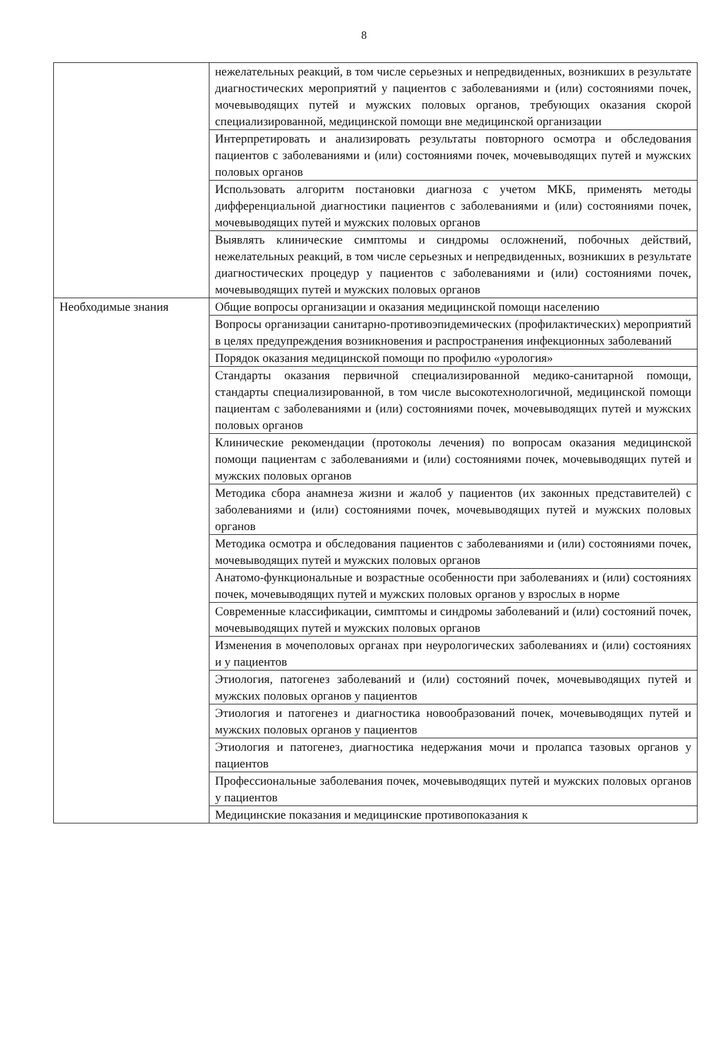8
| | нежелательных реакций, в том числе серьезных и непредвиденных, возникших в результате диагностических мероприятий у пациентов с заболеваниями и (или) состояниями почек, мочевыводящих путей и мужских половых органов, требующих оказания скорой специализированной, медицинской помощи вне медицинской организации |
| | Интерпретировать и анализировать результаты повторного осмотра и обследования пациентов с заболеваниями и (или) состояниями почек, мочевыводящих путей и мужских половых органов |
| | Использовать алгоритм постановки диагноза с учетом МКБ, применять методы дифференциальной диагностики пациентов с заболеваниями и (или) состояниями почек, мочевыводящих путей и мужских половых органов |
| | Выявлять клинические симптомы и синдромы осложнений, побочных действий, нежелательных реакций, в том числе серьезных и непредвиденных, возникших в результате диагностических процедур у пациентов с заболеваниями и (или) состояниями почек, мочевыводящих путей и мужских половых органов |
| Необходимые знания | Общие вопросы организации и оказания медицинской помощи населению |
| | Вопросы организации санитарно-противоэпидемических (профилактических) мероприятий в целях предупреждения возникновения и распространения инфекционных заболеваний |
| | Порядок оказания медицинской помощи по профилю «урология» |
| | Стандарты оказания первичной специализированной медико-санитарной помощи, стандарты специализированной, в том числе высокотехнологичной, медицинской помощи пациентам с заболеваниями и (или) состояниями почек, мочевыводящих путей и мужских половых органов |
| | Клинические рекомендации (протоколы лечения) по вопросам оказания медицинской помощи пациентам с заболеваниями и (или) состояниями почек, мочевыводящих путей и мужских половых органов |
| | Методика сбора анамнеза жизни и жалоб у пациентов (их законных представителей) с заболеваниями и (или) состояниями почек, мочевыводящих путей и мужских половых органов |
| | Методика осмотра и обследования пациентов с заболеваниями и (или) состояниями почек, мочевыводящих путей и мужских половых органов |
| | Анатомо-функциональные и возрастные особенности при заболеваниях и (или) состояниях почек, мочевыводящих путей и мужских половых органов у взрослых в норме |
| | Современные классификации, симптомы и синдромы заболеваний и (или) состояний почек, мочевыводящих путей и мужских половых органов |
| | Изменения в мочеполовых органах при неурологических заболеваниях и (или) состояниях и у пациентов |
| | Этиология, патогенез заболеваний и (или) состояний почек, мочевыводящих путей и мужских половых органов у пациентов |
| | Этиология и патогенез и диагностика новообразований почек, мочевыводящих путей и мужских половых органов у пациентов |
| | Этиология и патогенез, диагностика недержания мочи и пролапса тазовых органов у пациентов |
| | Профессиональные заболевания почек, мочевыводящих путей и мужских половых органов у пациентов |
| | Медицинские показания и медицинские противопоказания к |